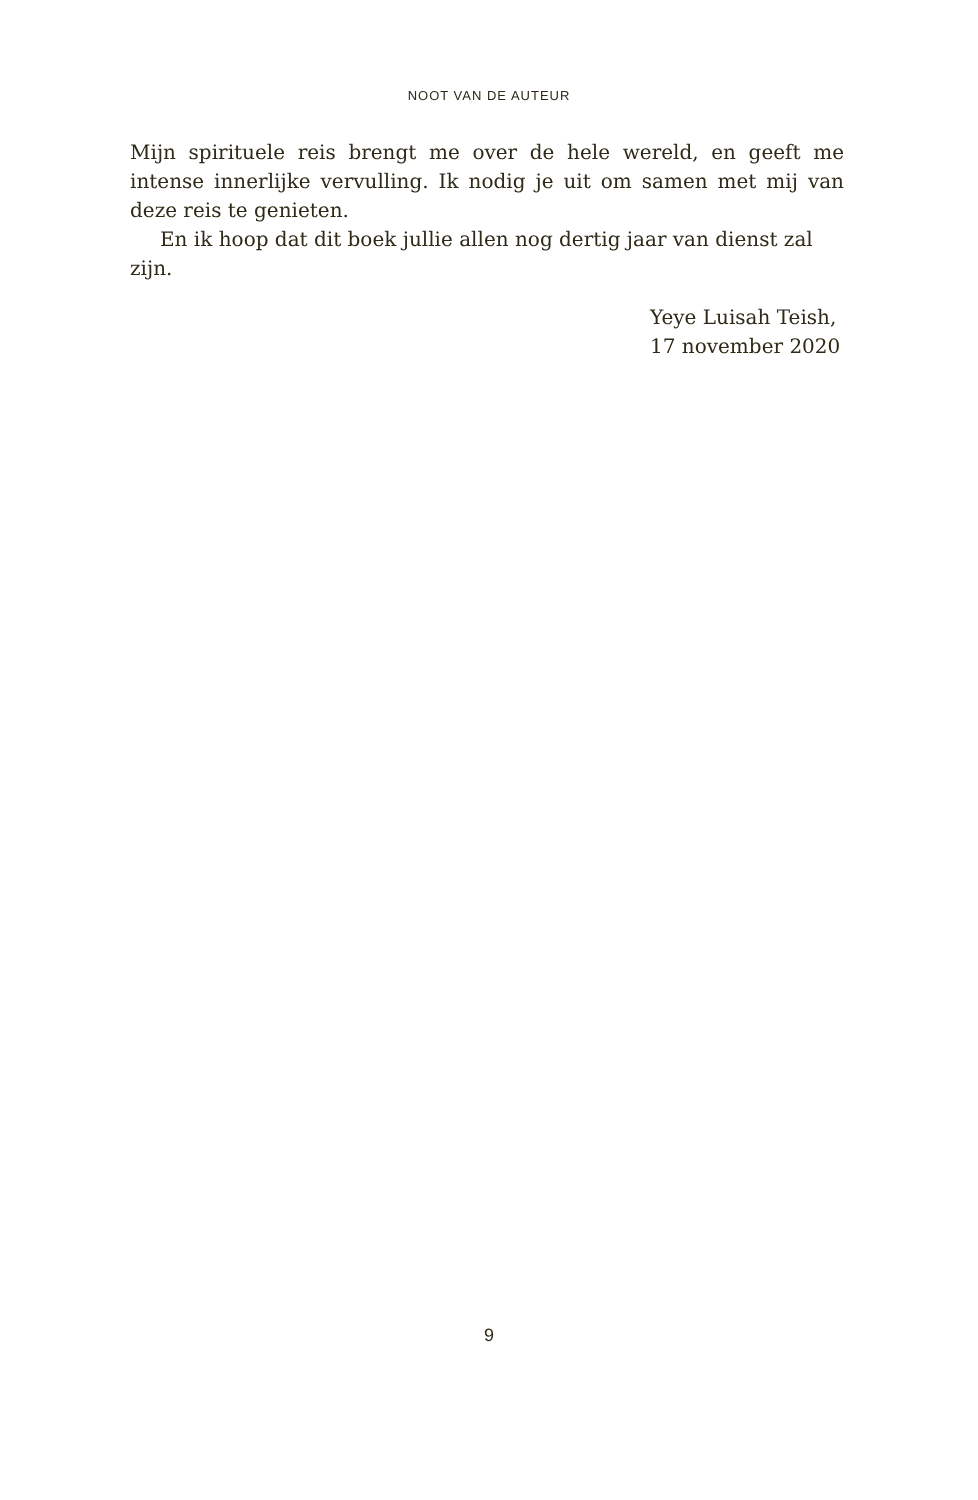NOOT VAN DE AUTEUR
Mijn spirituele reis brengt me over de hele wereld, en geeft me intense innerlijke vervulling. Ik nodig je uit om samen met mij van deze reis te genieten.
En ik hoop dat dit boek jullie allen nog dertig jaar van dienst zal zijn.
Yeye Luisah Teish,
17 november 2020
9